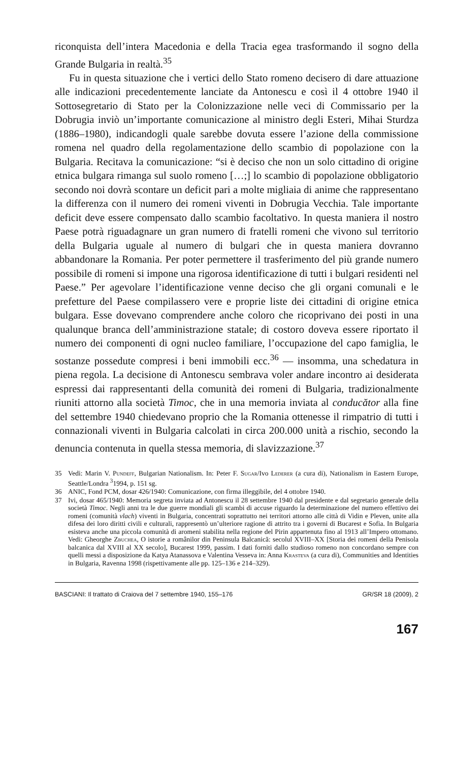riconquista dell’intera Macedonia e della Tracia egea trasformando il sogno della Grande Bulgaria in realtà.<sup>35</sup>
Fu in questa situazione che i vertici dello Stato romeno decisero di dare attuazione alle indicazioni precedentemente lanciate da Antonescu e così il 4 ottobre 1940 il Sottosegretario di Stato per la Colonizzazione nelle veci di Commissario per la Dobrugia inviò un’importante comunicazione al ministro degli Esteri, Mihai Sturdza (1886–1980), indicandogli quale sarebbe dovuta essere l’azione della commissione romena nel quadro della regolamentazione dello scambio di popolazione con la Bulgaria. Recitava la comunicazione: “si è deciso che non un solo cittadino di origine etnica bulgara rimanga sul suolo romeno […;] lo scambio di popolazione obbligatorio secondo noi dovrà scontare un deficit pari a molte migliaia di anime che rappresentano la differenza con il numero dei romeni viventi in Dobrugia Vecchia. Tale importante deficit deve essere compensato dallo scambio facoltativo. In questa maniera il nostro Paese potrà riguadagnare un gran numero di fratelli romeni che vivono sul territorio della Bulgaria uguale al numero di bulgari che in questa maniera dovranno abbandonare la Romania. Per poter permettere il trasferimento del più grande numero possibile di romeni si impone una rigorosa identificazione di tutti i bulgari residenti nel Paese.” Per agevolare l’identificazione venne deciso che gli organi comunali e le prefetture del Paese compilassero vere e proprie liste dei cittadini di origine etnica bulgara. Esse dovevano comprendere anche coloro che ricoprivano dei posti in una qualunque branca dell’amministrazione statale; di costoro doveva essere riportato il numero dei componenti di ogni nucleo familiare, l’occupazione del capo famiglia, le sostanze possedute compresi i beni immobili ecc.<sup>36</sup> — insomma, una schedatura in piena regola. La decisione di Antonescu sembrava voler andare incontro ai desiderata espressi dai rappresentanti della comunità dei romeni di Bulgaria, tradizionalmente riuniti attorno alla società Timoc, che in una memoria inviata al conducător alla fine del settembre 1940 chiedevano proprio che la Romania ottenesse il rimpatrio di tutti i connazionali viventi in Bulgaria calcolati in circa 200.000 unità a rischio, secondo la denuncia contenuta in quella stessa memoria, di slavizzazione.<sup>37</sup>
35 Vedi: Marin V. Pundeff, Bulgarian Nationalism. In: Peter F. Sugar/Ivo Lederer (a cura di), Nationalism in Eastern Europe, Seattle/Londra <sup>3</sup>1994, p. 151 sg.
36 ANIC, Fond PCM, dosar 426/1940: Comunicazione, con firma illeggibile, del 4 ottobre 1940.
37 Ivi, dosar 465/1940: Memoria segreta inviata ad Antonescu il 28 settembre 1940 dal presidente e dal segretario generale della società Timoc. Negli anni tra le due guerre mondiali gli scambi di accuse riguardo la determinazione del numero effettivo dei romeni (comunità vlach) viventi in Bulgaria, concentrati soprattutto nei territori attorno alle città di Vidin e Pleven, unite alla difesa dei loro diritti civili e culturali, rappresentò un’ulteriore ragione di attrito tra i governi di Bucarest e Sofia. In Bulgaria esisteva anche una piccola comunità di aromeni stabilita nella regione del Pirin appartenuta fino al 1913 all’Impero ottomano. Vedi: Gheorghe Zbuchea, O istorie a românilor din Peninsula Balcanică: secolul XVIII–XX [Storia dei romeni della Penisola balcanica dal XVIII al XX secolo], Bucarest 1999, passim. I dati forniti dallo studioso romeno non concordano sempre con quelli messi a disposizione da Katya Atanassova e Valentina Vesseva in: Anna Krasteva (a cura di), Communities and Identities in Bulgaria, Ravenna 1998 (rispettivamente alle pp. 125–136 e 214–329).
BASCIANI: Il trattato di Craiova del 7 settembre 1940, 155–176 GR/SR 18 (2009), 2
167